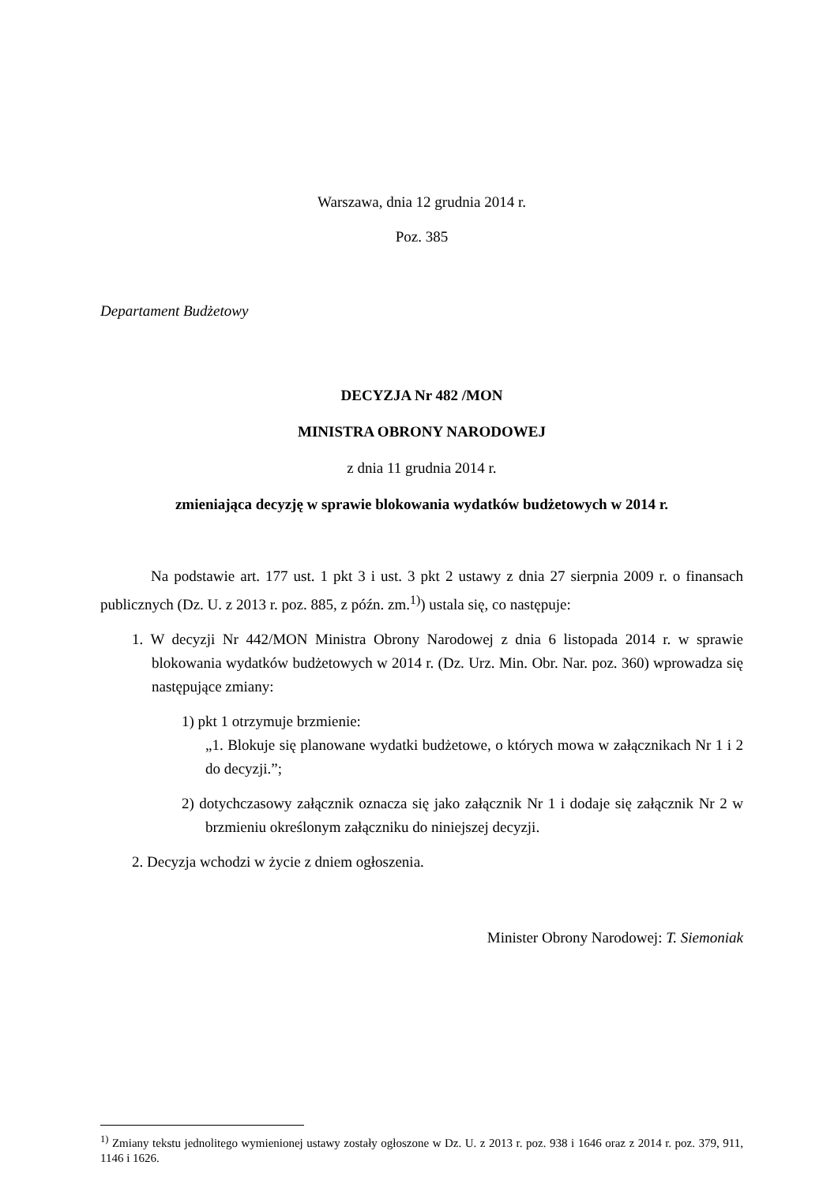Warszawa, dnia 12 grudnia 2014 r.
Poz. 385
Departament Budżetowy
DECYZJA Nr 482 /MON
MINISTRA OBRONY NARODOWEJ
z dnia 11 grudnia 2014 r.
zmieniająca decyzję w sprawie blokowania wydatków budżetowych w 2014 r.
Na podstawie art. 177 ust. 1 pkt 3 i ust. 3 pkt 2 ustawy z dnia 27 sierpnia 2009 r. o finansach publicznych (Dz. U. z 2013 r. poz. 885, z późn. zm.<sup>1)</sup>) ustala się, co następuje:
1. W decyzji Nr 442/MON Ministra Obrony Narodowej z dnia 6 listopada 2014 r. w sprawie blokowania wydatków budżetowych w 2014 r. (Dz. Urz. Min. Obr. Nar. poz. 360) wprowadza się następujące zmiany:
1) pkt 1 otrzymuje brzmienie:
„1. Blokuje się planowane wydatki budżetowe, o których mowa w załącznikach Nr 1 i 2 do decyzji.”;
2) dotychczasowy załącznik oznacza się jako załącznik Nr 1 i dodaje się załącznik Nr 2 w brzmieniu określonym załączniku do niniejszej decyzji.
2. Decyzja wchodzi w życie z dniem ogłoszenia.
Minister Obrony Narodowej: T. Siemoniak
<sup>1)</sup> Zmiany tekstu jednolitego wymienionej ustawy zostały ogłoszone w Dz. U. z 2013 r. poz. 938 i 1646 oraz z 2014 r. poz. 379, 911, 1146 i 1626.